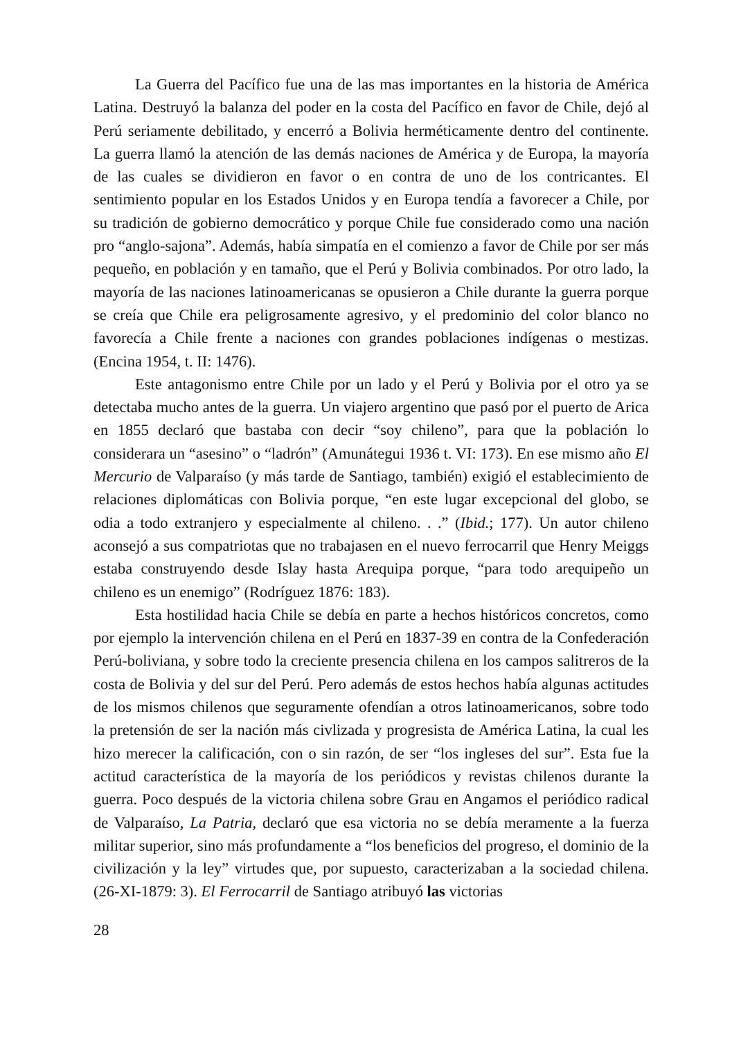La Guerra del Pacífico fue una de las mas importantes en la historia de América Latina. Destruyó la balanza del poder en la costa del Pacífico en favor de Chile, dejó al Perú seriamente debilitado, y encerró a Bolivia herméticamente dentro del continente. La guerra llamó la atención de las demás naciones de América y de Europa, la mayoría de las cuales se dividieron en favor o en contra de uno de los contricantes. El sentimiento popular en los Estados Unidos y en Europa tendía a favorecer a Chile, por su tradición de gobierno democrático y porque Chile fue considerado como una nación pro “anglo-sajona”. Además, había simpatía en el comienzo a favor de Chile por ser más pequeño, en población y en tamaño, que el Perú y Bolivia combinados. Por otro lado, la mayoría de las naciones latinoamericanas se opusieron a Chile durante la guerra porque se creía que Chile era peligrosamente agresivo, y el predominio del color blanco no favorecía a Chile frente a naciones con grandes poblaciones indígenas o mestizas. (Encina 1954, t. II: 1476).
Este antagonismo entre Chile por un lado y el Perú y Bolivia por el otro ya se detectaba mucho antes de la guerra. Un viajero argentino que pasó por el puerto de Arica en 1855 declaró que bastaba con decir “soy chileno”, para que la población lo considerara un “asesino” o “ladrón” (Amunátegui 1936 t. VI: 173). En ese mismo año El Mercurio de Valparaíso (y más tarde de Santiago, también) exigió el establecimiento de relaciones diplomáticas con Bolivia porque, “en este lugar excepcional del globo, se odia a todo extranjero y especialmente al chileno. . .” (Ibid.; 177). Un autor chileno aconsejó a sus compatriotas que no trabajasen en el nuevo ferrocarril que Henry Meiggs estaba construyendo desde Islay hasta Arequipa porque, “para todo arequipeño un chileno es un enemigo” (Rodríguez 1876: 183).
Esta hostilidad hacia Chile se debía en parte a hechos históricos concretos, como por ejemplo la intervención chilena en el Perú en 1837-39 en contra de la Confederación Perú-boliviana, y sobre todo la creciente presencia chilena en los campos salitreros de la costa de Bolivia y del sur del Perú. Pero además de estos hechos había algunas actitudes de los mismos chilenos que seguramente ofendían a otros latinoamericanos, sobre todo la pretensión de ser la nación más civlizada y progresista de América Latina, la cual les hizo merecer la calificación, con o sin razón, de ser “los ingleses del sur”. Esta fue la actitud característica de la mayoría de los periódicos y revistas chilenos durante la guerra. Poco después de la victoria chilena sobre Grau en Angamos el periódico radical de Valparaíso, La Patria, declaró que esa victoria no se debía meramente a la fuerza militar superior, sino más profundamente a “los beneficios del progreso, el dominio de la civilización y la ley” virtudes que, por supuesto, caracterizaban a la sociedad chilena. (26-XI-1879: 3). El Ferrocarril de Santiago atribuyó las victorias
28